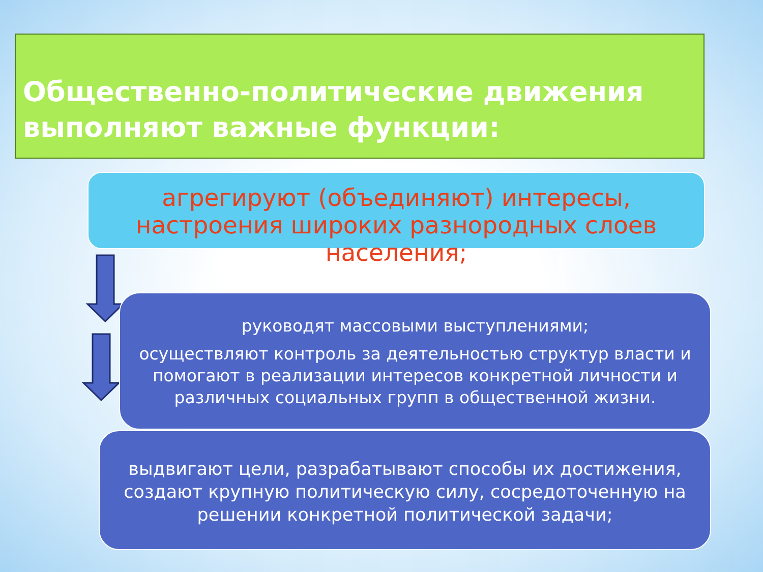Общественно-политические движения выполняют важные функции:
агрегируют (объединяют) интересы, настроения широких разнородных слоев населения;
руководят массовыми выступлениями;
осуществляют контроль за деятельностью структур власти и помогают в реализации интересов конкретной личности и различных социальных групп в общественной жизни.
выдвигают цели, разрабатывают способы их достижения, создают крупную политическую силу, сосредоточенную на решении конкретной политической задачи;